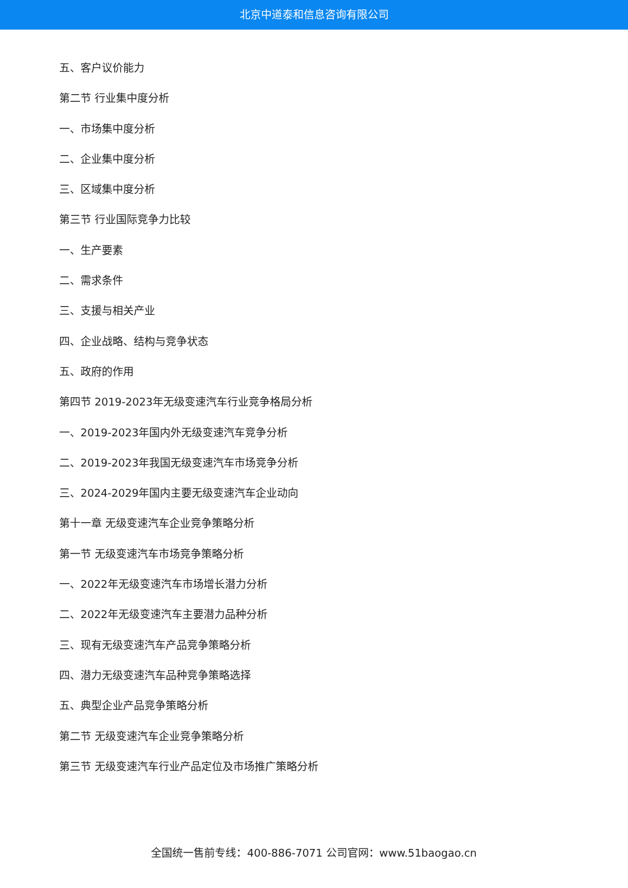北京中道泰和信息咨询有限公司
五、客户议价能力
第二节 行业集中度分析
一、市场集中度分析
二、企业集中度分析
三、区域集中度分析
第三节 行业国际竞争力比较
一、生产要素
二、需求条件
三、支援与相关产业
四、企业战略、结构与竞争状态
五、政府的作用
第四节 2019-2023年无级变速汽车行业竞争格局分析
一、2019-2023年国内外无级变速汽车竞争分析
二、2019-2023年我国无级变速汽车市场竞争分析
三、2024-2029年国内主要无级变速汽车企业动向
第十一章 无级变速汽车企业竞争策略分析
第一节 无级变速汽车市场竞争策略分析
一、2022年无级变速汽车市场增长潜力分析
二、2022年无级变速汽车主要潜力品种分析
三、现有无级变速汽车产品竞争策略分析
四、潜力无级变速汽车品种竞争策略选择
五、典型企业产品竞争策略分析
第二节 无级变速汽车企业竞争策略分析
第三节 无级变速汽车行业产品定位及市场推广策略分析
全国统一售前专线：400-886-7071 公司官网：www.51baogao.cn